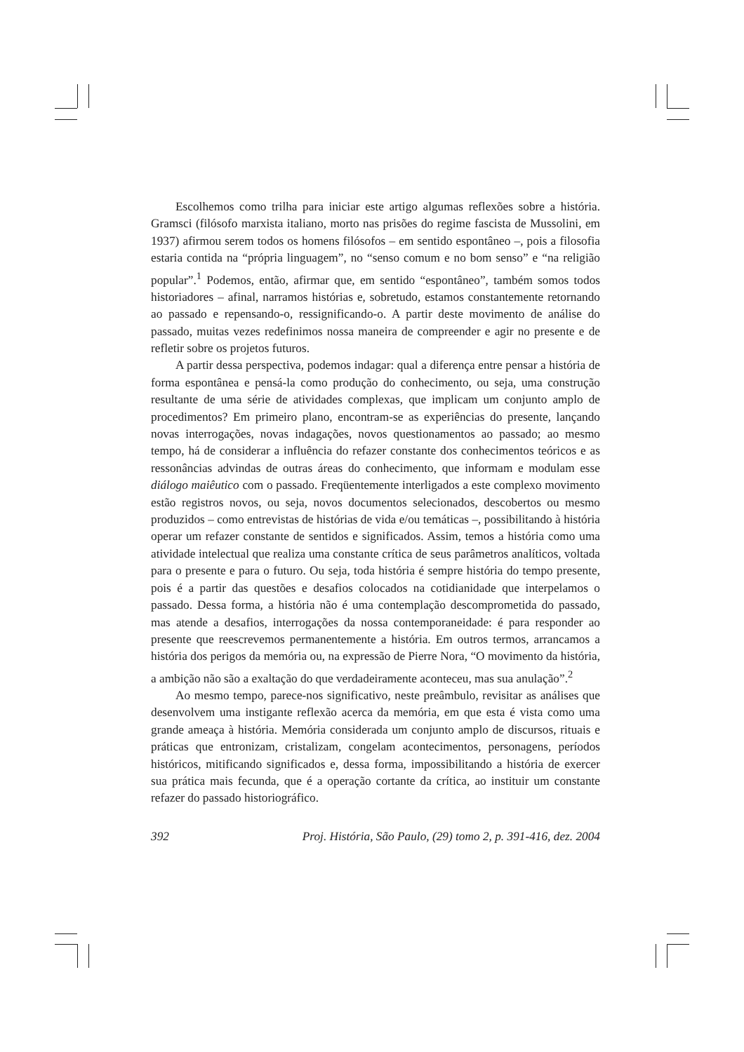Escolhemos como trilha para iniciar este artigo algumas reflexões sobre a história. Gramsci (filósofo marxista italiano, morto nas prisões do regime fascista de Mussolini, em 1937) afirmou serem todos os homens filósofos – em sentido espontâneo –, pois a filosofia estaria contida na “própria linguagem”, no “senso comum e no bom senso” e “na religião popular”.<sup>1</sup> Podemos, então, afirmar que, em sentido “espontâneo”, também somos todos historiadores – afinal, narramos histórias e, sobretudo, estamos constantemente retornando ao passado e repensando-o, ressignificando-o. A partir deste movimento de análise do passado, muitas vezes redefinimos nossa maneira de compreender e agir no presente e de refletir sobre os projetos futuros.
A partir dessa perspectiva, podemos indagar: qual a diferença entre pensar a história de forma espontânea e pensá-la como produção do conhecimento, ou seja, uma construção resultante de uma série de atividades complexas, que implicam um conjunto amplo de procedimentos? Em primeiro plano, encontram-se as experiências do presente, lançando novas interrogações, novas indagações, novos questionamentos ao passado; ao mesmo tempo, há de considerar a influência do refazer constante dos conhecimentos teóricos e as ressonâncias advindas de outras áreas do conhecimento, que informam e modulam esse diálogo maiêutico com o passado. Freqüentemente interligados a este complexo movimento estão registros novos, ou seja, novos documentos selecionados, descobertos ou mesmo produzidos – como entrevistas de histórias de vida e/ou temáticas –, possibilitando à história operar um refazer constante de sentidos e significados. Assim, temos a história como uma atividade intelectual que realiza uma constante crítica de seus parâmetros analíticos, voltada para o presente e para o futuro. Ou seja, toda história é sempre história do tempo presente, pois é a partir das questões e desafios colocados na cotidianidade que interpelamos o passado. Dessa forma, a história não é uma contemplação descomprometida do passado, mas atende a desafios, interrogações da nossa contemporaneidade: é para responder ao presente que reescrevemos permanentemente a história. Em outros termos, arrancamos a história dos perigos da memória ou, na expressão de Pierre Nora, “O movimento da história, a ambição não são a exaltação do que verdadeiramente aconteceu, mas sua anulação”.<sup>2</sup>
Ao mesmo tempo, parece-nos significativo, neste preâmbulo, revisitar as análises que desenvolvem uma instigante reflexão acerca da memória, em que esta é vista como uma grande ameaça à história. Memória considerada um conjunto amplo de discursos, rituais e práticas que entronizam, cristalizam, congelam acontecimentos, personagens, períodos históricos, mitificando significados e, dessa forma, impossibilitando a história de exercer sua prática mais fecunda, que é a operação cortante da crítica, ao instituir um constante refazer do passado historiográfico.
392 Proj. História, São Paulo, (29) tomo 2, p. 391-416, dez. 2004